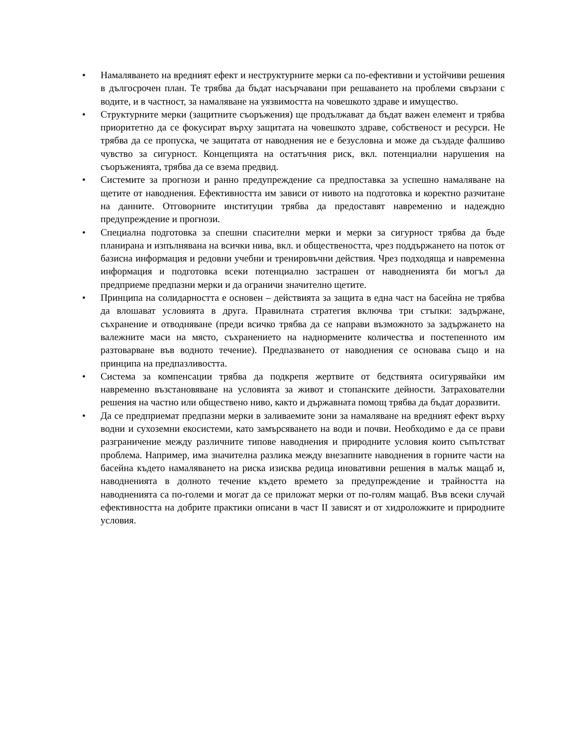• Намаляването на вредният ефект и неструктурните мерки са по-ефективни и устойчиви решения в дългосрочен план. Те трябва да бъдат насърчавани при решаването на проблеми свързани с водите, и в частност, за намаляване на уязвимостта на човешкото здраве и имущество.
• Структурните мерки (защитните съоръжения) ще продължават да бъдат важен елемент и трябва приоритетно да се фокусират върху защитата на човешкото здраве, собственост и ресурси. Не трябва да се пропуска, че защитата от наводнения не е безусловна и може да създаде фалшиво чувство за сигурност. Концепцията на остатъчния риск, вкл. потенциални нарушения на съоръженията, трябва да се взема предвид.
• Системите за прогнози и ранно предупреждение са предпоставка за успешно намаляване на щетите от наводнения. Ефективността им зависи от нивото на подготовка и коректно разчитане на данните. Отговорните институции трябва да предоставят навременно и надеждно предупреждение и прогнози.
• Специална подготовка за спешни спасителни мерки и мерки за сигурност трябва да бъде планирана и изпълнявана на всички нива, вкл. и обществеността, чрез поддържането на поток от базисна информация и редовни учебни и тренировъчни действия. Чрез подходяща и навременна информация и подготовка всеки потенциално застрашен от наводненията би могъл да предприеме предпазни мерки и да ограничи значително щетите.
• Принципа на солидарността е основен – действията за защита в една част на басейна не трябва да влошават условията в друга. Правилната стратегия включва три стъпки: задържане, съхранение и отводняване (преди всичко трябва да се направи възможното за задържането на валежните маси на място, съхранението на наднормените количества и постепенното им разтоварване във водното течение). Предпазването от наводнения се основава също и на принципа на предпазливостта.
• Система за компенсации трябва да подкрепя жертвите от бедствията осигурявайки им навременно възстановяване на условията за живот и стопанските дейности. Затрахователни решения на частно или обществено ниво, както и държавната помощ трябва да бъдат доразвити.
• Да се предприемат предпазни мерки в заливаемите зони за намаляване на вредният ефект върху водни и сухоземни екосистеми, като замърсяването на води и почви. Необходимо е да се прави разграничение между различните типове наводнения и природните условия които съпътстват проблема. Например, има значителна разлика между внезапните наводнения в горните части на басейна където намаляването на риска изисква редица иновативни решения в малък мащаб и, наводненията в долното течение където времето за предупреждение и трайността на наводненията са по-големи и могат да се приложат мерки от по-голям мащаб. Във всеки случай ефективността на добрите практики описани в част II зависят и от хидроложките и природните условия.